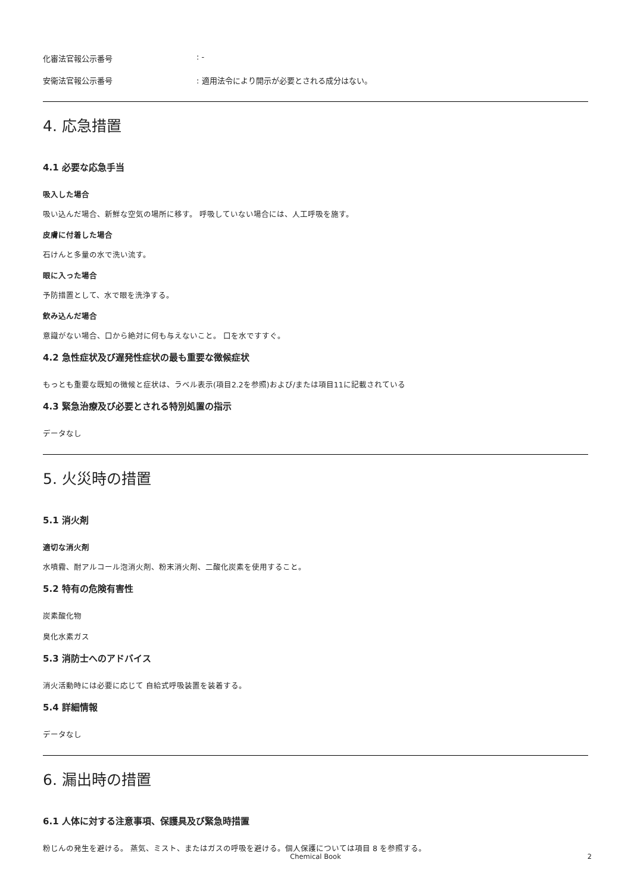化審法官報公示番号: -
安衛法官報公示番号: 適用法令により開示が必要とされる成分はない。
4. 応急措置
4.1 必要な応急手当
吸入した場合
吸い込んだ場合、新鮮な空気の場所に移す。 呼吸していない場合には、人工呼吸を施す。
皮膚に付着した場合
石けんと多量の水で洗い流す。
眼に入った場合
予防措置として、水で眼を洗浄する。
飲み込んだ場合
意識がない場合、口から絶対に何も与えないこと。 口を水ですすぐ。
4.2 急性症状及び遅発性症状の最も重要な徴候症状
もっとも重要な既知の徴候と症状は、ラベル表示(項目2.2を参照)および/または項目11に記載されている
4.3 緊急治療及び必要とされる特別処置の指示
データなし
5. 火災時の措置
5.1 消火剤
適切な消火剤
水噴霧、耐アルコール泡消火剤、粉末消火剤、二酸化炭素を使用すること。
5.2 特有の危険有害性
炭素酸化物
臭化水素ガス
5.3 消防士へのアドバイス
消火活動時には必要に応じて 自給式呼吸装置を装着する。
5.4 詳細情報
データなし
6. 漏出時の措置
6.1 人体に対する注意事項、保護具及び緊急時措置
粉じんの発生を避ける。 蒸気、ミスト、またはガスの呼吸を避ける。個人保護については項目 8 を参照する。
Chemical Book
2